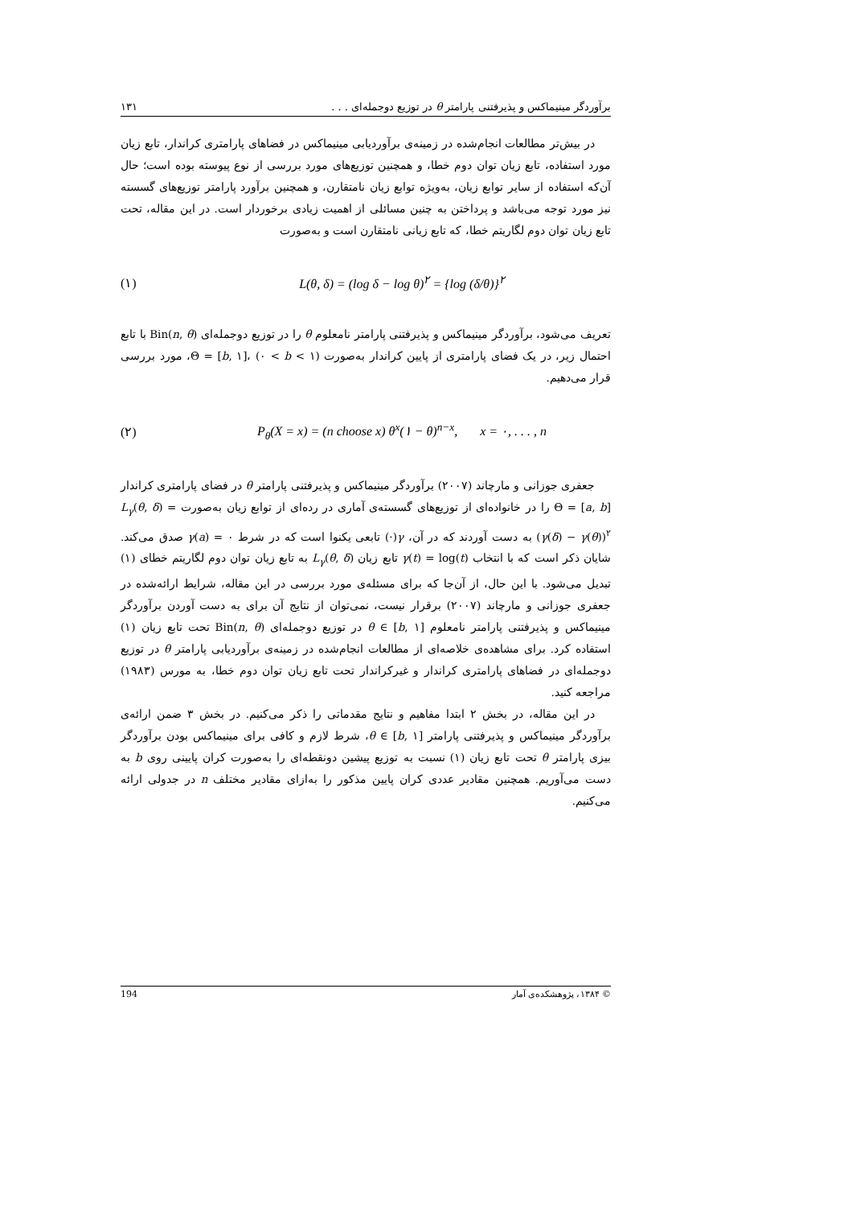برآوردگر مینیماکس و پذیرفتنی پارامتر θ در توزیع دوجمله‌ای . . . ۱۳۱
در بیش‌تر مطالعات انجام‌شده در زمینه‌ی برآوردیابی مینیماکس در فضاهای پارامتری کراندار، تابع زیان مورد استفاده، تابع زیان توان دوم خطا، و همچنین توزیع‌های مورد بررسی از نوع پیوسته بوده است؛ حال آن‌که استفاده از سایر توابع زیان، به‌ویژه توابع زیان نامتقارن، و همچنین برآورد پارامتر توزیع‌های گسسته نیز مورد توجه می‌باشد و پرداختن به چنین مسائلی از اهمیت زیادی برخوردار است. در این مقاله، تحت تابع زیان توان دوم لگاریتم خطا، که تابع زیانی نامتقارن است و به‌صورت
(۱) L(θ, δ) = (log δ − log θ)<sup>۲</sup> = {log (δ/θ)}<sup>۲</sup>
تعریف می‌شود، برآوردگر مینیماکس و پذیرفتنی پارامتر نامعلوم θ را در توزیع دوجمله‌ای Bin(n, θ) با تابع احتمال زیر، در یک فضای پارامتری از پایین کراندار به‌صورت Θ = [b, ۱]، (۰ < b < ۱)، مورد بررسی قرار می‌دهیم.
(۲) P<sub>θ</sub>(X = x) = (n choose x) θ<sup>x</sup>(۱ − θ)<sup>n−x</sup>, x = ۰, . . . , n
جعفری جوزانی و مارچاند (۲۰۰۷) برآوردگر مینیماکس و پذیرفتنی پارامتر θ در فضای پارامتری کراندار Θ = [a, b] را در خانواده‌ای از توزیع‌های گسسته‌ی آماری در رده‌ای از توابع زیان به‌صورت L<sub>γ</sub>(θ, δ) = (γ(δ) − γ(θ))<sup>۲</sup> به دست آوردند که در آن، γ(·) تابعی یکنوا است که در شرط γ(a) = ۰ صدق می‌کند. شایان ذکر است که با انتخاب γ(t) = log(t) تابع زیان L<sub>γ</sub>(θ, δ) به تابع زیان توان دوم لگاریتم خطای (۱) تبدیل می‌شود. با این حال، از آن‌جا که برای مسئله‌ی مورد بررسی در این مقاله، شرایط ارائه‌شده در جعفری جوزانی و مارچاند (۲۰۰۷) برقرار نیست، نمی‌توان از نتایج آن برای به دست آوردن برآوردگر مینیماکس و پذیرفتنی پارامتر نامعلوم θ ∈ [b, ۱] در توزیع دوجمله‌ای Bin(n, θ) تحت تابع زیان (۱) استفاده کرد. برای مشاهده‌ی خلاصه‌ای از مطالعات انجام‌شده در زمینه‌ی برآوردیابی پارامتر θ در توزیع دوجمله‌ای در فضاهای پارامتری کراندار و غیرکراندار تحت تابع زیان توان دوم خطا، به مورس (۱۹۸۳) مراجعه کنید.
در این مقاله، در بخش ۲ ابتدا مفاهیم و نتایج مقدماتی را ذکر می‌کنیم. در بخش ۳ ضمن ارائه‌ی برآوردگر مینیماکس و پذیرفتنی پارامتر θ ∈ [b, ۱]، شرط لازم و کافی برای مینیماکس بودن برآوردگر بیزی پارامتر θ تحت تابع زیان (۱) نسبت به توزیع پیشین دونقطه‌ای را به‌صورت کران پایینی روی b به دست می‌آوریم. همچنین مقادیر عددی کران پایین مذکور را به‌ازای مقادیر مختلف n در جدولی ارائه می‌کنیم.
© ۱۳۸۴، پژوهشکده‌ی آمار 194